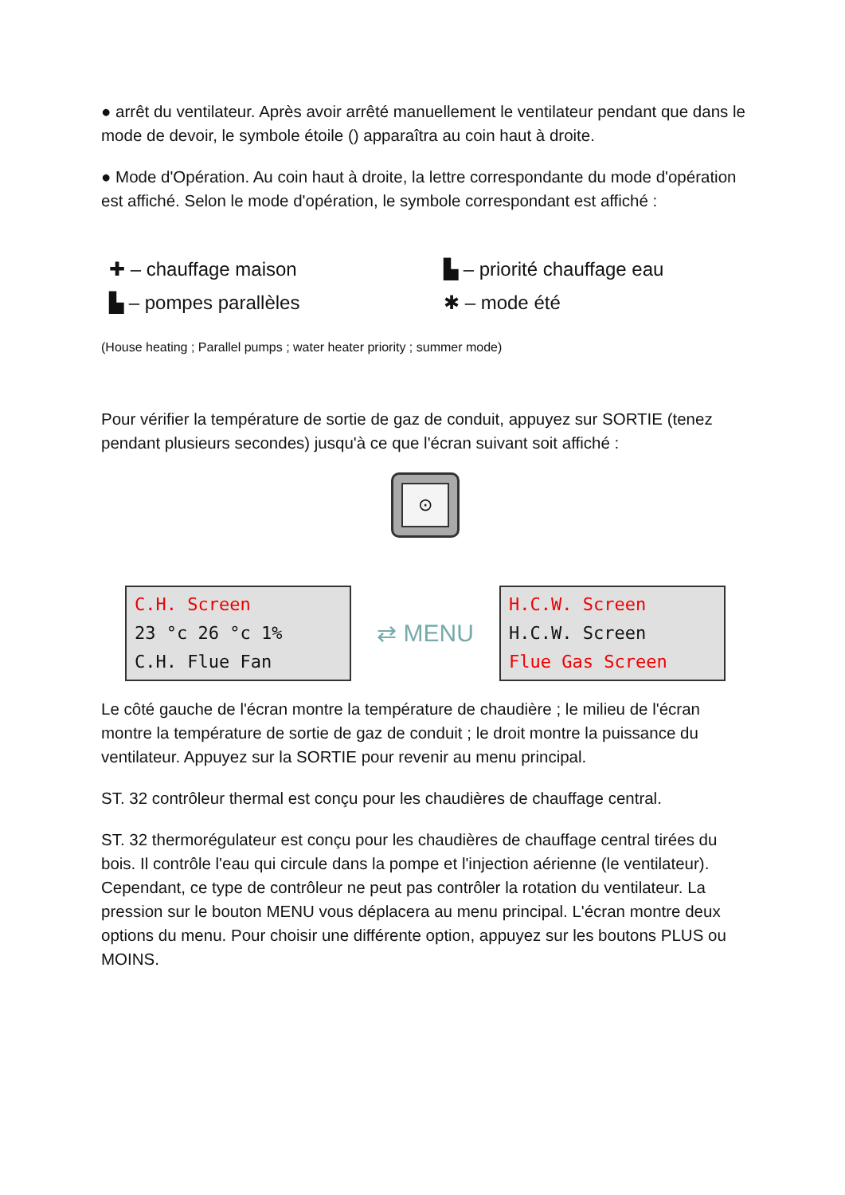● arrêt du ventilateur. Après avoir arrêté manuellement le ventilateur pendant que dans le mode de devoir, le symbole étoile () apparaîtra au coin haut à droite.
● Mode d'Opération. Au coin haut à droite, la lettre correspondante du mode d'opération est affiché. Selon le mode d'opération, le symbole correspondant est affiché :
✚ – chauffage maison
▙ – priorité chauffage eau
▙ – pompes parallèles
✱ – mode été
(House heating ; Parallel pumps ; water heater priority ; summer mode)
Pour vérifier la température de sortie de gaz de conduit, appuyez sur SORTIE (tenez pendant plusieurs secondes) jusqu'à ce que l'écran suivant soit affiché :
⊙
C.H. Screen
23 °c 26 °c 1%
C.H. Flue Fan
⇄ MENU
H.C.W. Screen
H.C.W. Screen
Flue Gas Screen
Le côté gauche de l'écran montre la température de chaudière ; le milieu de l'écran montre la température de sortie de gaz de conduit ; le droit montre la puissance du ventilateur. Appuyez sur la SORTIE pour revenir au menu principal.
ST. 32 contrôleur thermal est conçu pour les chaudières de chauffage central.
ST. 32 thermorégulateur est conçu pour les chaudières de chauffage central tirées du bois. Il contrôle l'eau qui circule dans la pompe et l'injection aérienne (le ventilateur). Cependant, ce type de contrôleur ne peut pas contrôler la rotation du ventilateur. La pression sur le bouton MENU vous déplacera au menu principal. L'écran montre deux options du menu. Pour choisir une différente option, appuyez sur les boutons PLUS ou MOINS.